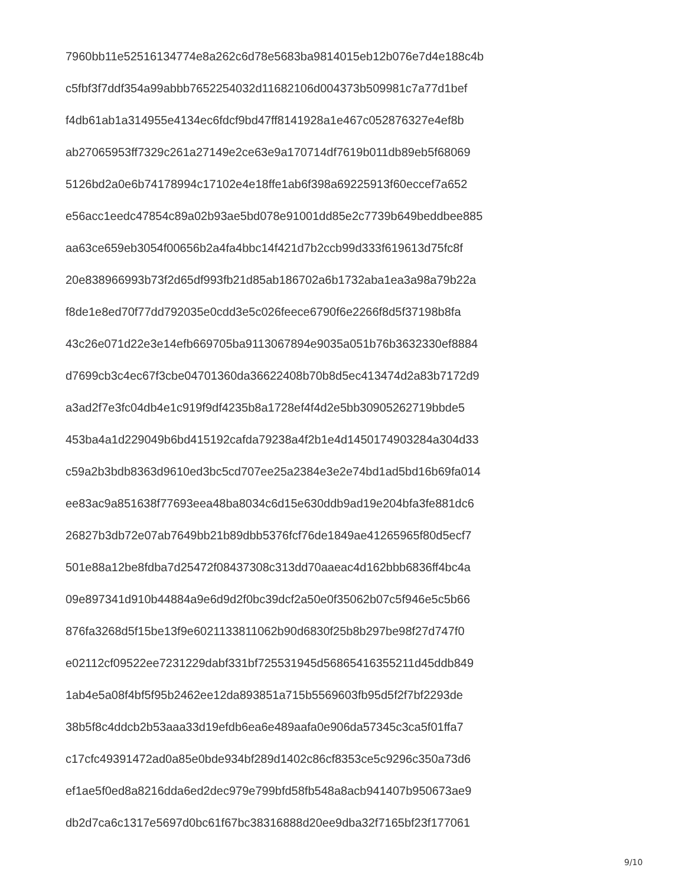7960bb11e52516134774e8a262c6d78e5683ba9814015eb12b076e7d4e188c4b
c5fbf3f7ddf354a99abbb7652254032d11682106d004373b509981c7a77d1bef
f4db61ab1a314955e4134ec6fdcf9bd47ff8141928a1e467c052876327e4ef8b
ab27065953ff7329c261a27149e2ce63e9a170714df7619b011db89eb5f68069
5126bd2a0e6b74178994c17102e4e18ffe1ab6f398a69225913f60eccef7a652
e56acc1eedc47854c89a02b93ae5bd078e91001dd85e2c7739b649beddbee885
aa63ce659eb3054f00656b2a4fa4bbc14f421d7b2ccb99d333f619613d75fc8f
20e838966993b73f2d65df993fb21d85ab186702a6b1732aba1ea3a98a79b22a
f8de1e8ed70f77dd792035e0cdd3e5c026feece6790f6e2266f8d5f37198b8fa
43c26e071d22e3e14efb669705ba9113067894e9035a051b76b3632330ef8884
d7699cb3c4ec67f3cbe04701360da36622408b70b8d5ec413474d2a83b7172d9
a3ad2f7e3fc04db4e1c919f9df4235b8a1728ef4f4d2e5bb30905262719bbde5
453ba4a1d229049b6bd415192cafda79238a4f2b1e4d1450174903284a304d33
c59a2b3bdb8363d9610ed3bc5cd707ee25a2384e3e2e74bd1ad5bd16b69fa014
ee83ac9a851638f77693eea48ba8034c6d15e630ddb9ad19e204bfa3fe881dc6
26827b3db72e07ab7649bb21b89dbb5376fcf76de1849ae41265965f80d5ecf7
501e88a12be8fdba7d25472f08437308c313dd70aaeac4d162bbb6836ff4bc4a
09e897341d910b44884a9e6d9d2f0bc39dcf2a50e0f35062b07c5f946e5c5b66
876fa3268d5f15be13f9e6021133811062b90d6830f25b8b297be98f27d747f0
e02112cf09522ee7231229dabf331bf725531945d56865416355211d45ddb849
1ab4e5a08f4bf5f95b2462ee12da893851a715b5569603fb95d5f2f7bf2293de
38b5f8c4ddcb2b53aaa33d19efdb6ea6e489aafa0e906da57345c3ca5f01ffa7
c17cfc49391472ad0a85e0bde934bf289d1402c86cf8353ce5c9296c350a73d6
ef1ae5f0ed8a8216dda6ed2dec979e799bfd58fb548a8acb941407b950673ae9
db2d7ca6c1317e5697d0bc61f67bc38316888d20ee9dba32f7165bf23f177061
9/10